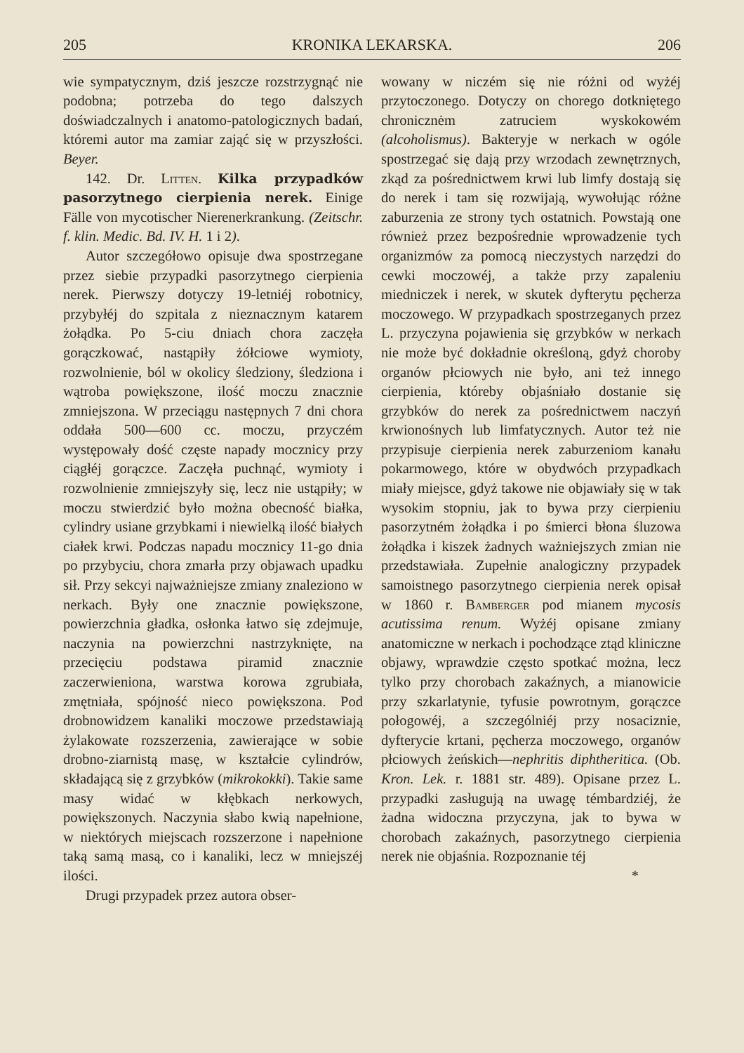205 KRONIKA LEKARSKA. 206
wie sympatycznym, dziś jeszcze rozstrzygnąć nie podobna; potrzeba do tego dalszych doświadczalnych i anatomo-patologicznych badań, któremi autor ma zamiar zająć się w przyszłości. Beyer.
142. Dr. Litten. Kilka przypadków pasorzytnego cierpienia nerek. Einige Fälle von mycotischer Nierenerkrankung. (Zeitschr. f. klin. Medic. Bd. IV. H. 1 i 2).
Autor szczegółowo opisuje dwa spostrzegane przez siebie przypadki pasorzytnego cierpienia nerek. Pierwszy dotyczy 19-letniéj robotnicy, przybyłéj do szpitala z nieznacznym katarem żołądka. Po 5-ciu dniach chora zaczęła gorączkować, nastąpiły żółciowe wymioty, rozwolnienie, ból w okolicy śledziony, śledziona i wątroba powiększone, ilość moczu znacznie zmniejszona. W przeciągu następnych 7 dni chora oddała 500—600 cc. moczu, przyczém występowały dość częste napady mocznicy przy ciągłéj gorączce. Zaczęła puchnąć, wymioty i rozwolnienie zmniejszyły się, lecz nie ustąpiły; w moczu stwierdzić było można obecność białka, cylindry usiane grzybkami i niewielką ilość białych ciałek krwi. Podczas napadu mocznicy 11-go dnia po przybyciu, chora zmarła przy objawach upadku sił. Przy sekcyi najważniejsze zmiany znaleziono w nerkach. Były one znacznie powiększone, powierzchnia gładka, osłonka łatwo się zdejmuje, naczynia na powierzchni nastrzyknięte, na przecięciu podstawa piramid znacznie zaczerwieniona, warstwa korowa zgrubiała, zmętniała, spójność nieco powiększona. Pod drobnowidzem kanaliki moczowe przedstawiają żylakowate rozszerzenia, zawierające w sobie drobno-ziarnistą masę, w kształcie cylindrów, składającą się z grzybków (mikrokokki). Takie same masy widać w kłębkach nerkowych, powiększonych. Naczynia słabo kwią napełnione, w niektórych miejscach rozszerzone i napełnione taką samą masą, co i kanaliki, lecz w mniejszéj ilości.
Drugi przypadek przez autora obser-
wowany w niczém się nie różni od wyżéj przytoczonego. Dotyczy on chorego dotkniętego chronicznėm zatruciem wyskokowém (alcoholismus). Bakteryje w nerkach w ogóle spostrzegać się dają przy wrzodach zewnętrznych, zkąd za pośrednictwem krwi lub limfy dostają się do nerek i tam się rozwijają, wywołując różne zaburzenia ze strony tych ostatnich. Powstają one również przez bezpośrednie wprowadzenie tych organizmów za pomocą nieczystych narzędzi do cewki moczowéj, a także przy zapaleniu miedniczek i nerek, w skutek dyfterytu pęcherza moczowego. W przypadkach spostrzeganych przez L. przyczyna pojawienia się grzybków w nerkach nie może być dokładnie określoną, gdyż choroby organów płciowych nie było, ani też innego cierpienia, któreby objaśniało dostanie się grzybków do nerek za pośrednictwem naczyń krwionośnych lub limfatycznych. Autor też nie przypisuje cierpienia nerek zaburzeniom kanału pokarmowego, które w obydwóch przypadkach miały miejsce, gdyż takowe nie objawiały się w tak wysokim stopniu, jak to bywa przy cierpieniu pasorzytném żołądka i po śmierci błona śluzowa żołądka i kiszek żadnych ważniejszych zmian nie przedstawiała. Zupełnie analogiczny przypadek samoistnego pasorzytnego cierpienia nerek opisał w 1860 r. Bamberger pod mianem mycosis acutissima renum. Wyżéj opisane zmiany anatomiczne w nerkach i pochodzące ztąd kliniczne objawy, wprawdzie często spotkać można, lecz tylko przy chorobach zakaźnych, a mianowicie przy szkarlatynie, tyfusie powrotnym, gorączce połogowéj, a szczególniéj przy nosaciznie, dyfterycie krtani, pęcherza moczowego, organów płciowych żeńskich—nephritis diphtheritica. (Ob. Kron. Lek. r. 1881 str. 489). Opisane przez L. przypadki zasługują na uwagę témbardziéj, że żadna widoczna przyczyna, jak to bywa w chorobach zakaźnych, pasorzytnego cierpienia nerek nie objaśnia. Rozpoznanie téj
*